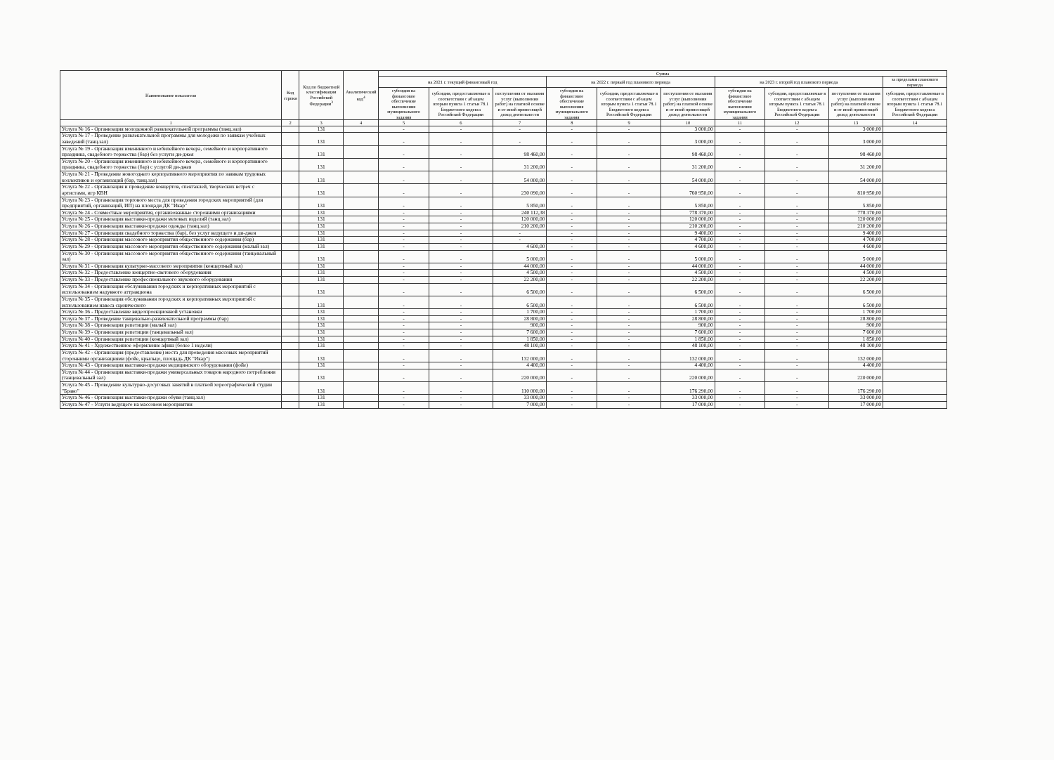| Наименование показателя | Код строки | Код по бюджетной классификации Российской Федерации<sup>3</sup> | Аналитический код<sup>4</sup> | Сумма | | | | | | | | | |
| --- | --- | --- | --- | --- | --- | --- | --- | --- | --- | --- | --- | --- | --- |
| | | | | на 2021 г. текущий финансовый год | | | на 2022 г. первый год планового периода | | | на 2023 г. второй год планового периода | | | за пределами планового периода |
| | | | | субсидия на финансовое обеспечение выполнения муниципального задания | субсидии, предоставляемые в соответствии с абзацем вторым пункта 1 статьи 78.1 Бюджетного кодекса Российской Федерации | поступления от оказания услуг (выполнения работ) на платной основе и от иной приносящей доход деятельности | субсидия на финансовое обеспечение выполнения муниципального задания | субсидии, предоставляемые в соответствии с абзацем вторым пункта 1 статьи 78.1 Бюджетного кодекса Российской Федерации | поступления от оказания услуг (выполнения работ) на платной основе и от иной приносящей доход деятельности | субсидия на финансовое обеспечение выполнения муниципального задания | субсидии, предоставляемые в соответствии с абзацем вторым пункта 1 статьи 78.1 Бюджетного кодекса Российской Федерации | поступления от оказания услуг (выполнения работ) на платной основе и от иной приносящей доход деятельности | субсидии, предоставляемые в соответствии с абзацем вторым пункта 1 статьи 78.1 Бюджетного кодекса Российской Федерации |
| 1 | 2 | 3 | 4 | 5 | 6 | 7 | 8 | 9 | 10 | 11 | 12 | 13 | 14 |
| Услуга № 16 - Организация молодежной развлекательной программы (танц.зал) | | 131 | | - | - | - | - | - | 3 000,00 | - | - | 3 000,00 | |
| Услуга № 17 - Проведение развлекательной программы для молодежи по заявкам учебных заведений (танц.зал) | | 131 | | - | - | - | - | - | 3 000,00 | - | - | 3 000,00 | |
| Услуга № 19 - Организация именинного и юбилейного вечера, семейного и корпоративного праздника, свадебного торжества (бар) без услуги ди-джея | | 131 | | - | - | 98 460,00 | - | - | 98 460,00 | - | - | 98 460,00 | |
| Услуга № 20 - Организация именинного и юбилейного вечера, семейного и корпоративного праздника, свадебного торжества (бар) с услугой ди-джея | | 131 | | - | - | 31 200,00 | - | - | 31 200,00 | - | - | 31 200,00 | |
| Услуга № 21 - Проведение новогоднего корпоративного мероприятия по заявкам трудовых коллективов и организаций (бар, танц.зал) | | 131 | | - | - | 54 000,00 | - | - | 54 000,00 | - | - | 54 000,00 | |
| Услуга № 22 - Организация и проведение концертов, спектаклей, творческих встреч с артистами, игр КВН | | 131 | | - | - | 230 090,00 | - | - | 760 950,00 | - | - | 810 950,00 | |
| Услуга № 23 - Организация торгового места для проведения городских мероприятий (для предприятий, организаций, ИП) на площади ДК "Икар" | | 131 | | - | - | 5 850,00 | - | - | 5 850,00 | - | - | 5 850,00 | |
| Услуга № 24 - Совместные мероприятия, организованные сторонними организациями | | 131 | | - | - | 240 112,38 | - | - | 778 370,00 | - | - | 778 370,00 | |
| Услуга № 25 - Организация выставки-продажи меховых изделий (танц.зал) | | 131 | | - | - | 120 000,00 | - | - | 120 000,00 | - | - | 120 000,00 | |
| Услуга № 26 - Организация выставки-продажи одежды (танц.зал) | | 131 | | - | - | 210 200,00 | - | - | 210 200,00 | - | - | 210 200,00 | |
| Услуга № 27 - Организация свадебного торжества (бар), без услуг ведущего и ди-джея | | 131 | | - | - | - | - | - | 9 400,00 | - | - | 9 400,00 | |
| Услуга № 28 - Организация массового мероприятия общественного содержания (бар) | | 131 | | - | - | - | - | - | 4 700,00 | - | - | 4 700,00 | |
| Услуга № 29 - Организация массового мероприятия общественного содержания (малый зал) | | 131 | | - | - | 4 600,00 | - | - | 4 600,00 | - | - | 4 600,00 | |
| Услуга № 30 - Организация массового мероприятия общественного содержания (танцевальный зал) | | 131 | | - | - | 5 000,00 | - | - | 5 000,00 | - | - | 5 000,00 | |
| Услуга № 31 - Организация культурно-массового мероприятия (концертный зал) | | 131 | | - | - | 44 000,00 | - | - | 44 000,00 | - | - | 44 000,00 | |
| Услуга № 32 - Предоставление концертно-светового оборудования | | 131 | | - | - | 4 500,00 | - | - | 4 500,00 | - | - | 4 500,00 | |
| Услуга № 33 - Предоставление профессионального звукового оборудования | | 131 | | - | - | 22 200,00 | - | - | 22 200,00 | - | - | 22 200,00 | |
| Услуга № 34 - Организация обслуживания городских и корпоративных мероприятий с использованием надувного аттракциона | | 131 | | - | - | 6 500,00 | - | - | 6 500,00 | - | - | 6 500,00 | |
| Услуга № 35 - Организация обслуживания городских и корпоративных мероприятий с использованием навеса сценического | | 131 | | - | - | 6 500,00 | - | - | 6 500,00 | - | - | 6 500,00 | |
| Услуга № 36 - Предоставление видеопроекционной установки | | 131 | | - | - | 1 700,00 | - | - | 1 700,00 | - | - | 1 700,00 | |
| Услуга № 37 - Проведение танцевально-развлекательной программы (бар) | | 131 | | - | - | 28 800,00 | - | - | 28 800,00 | - | - | 28 800,00 | |
| Услуга № 38 - Организация репетиции (малый зал) | | 131 | | - | - | 900,00 | - | - | 900,00 | - | - | 900,00 | |
| Услуга № 39 - Организация репетиции (танцевальный зал) | | 131 | | - | - | 7 600,00 | - | - | 7 600,00 | - | - | 7 600,00 | |
| Услуга № 40 - Организация репетиции (концертный зал) | | 131 | | - | - | 1 850,00 | - | - | 1 850,00 | - | - | 1 850,00 | |
| Услуга № 41 - Художественное оформление афиш (более 1 недели) | | 131 | | - | - | 48 100,00 | - | - | 48 100,00 | - | - | 48 100,00 | |
| Услуга № 42 - Организация (предоставление) места для проведения массовых мероприятий сторонними организациями (фойе, крыльцо, площадь ДК "Икар") | | 131 | | - | - | 132 000,00 | - | - | 132 000,00 | - | - | 132 000,00 | |
| Услуга № 43 - Организация выставки-продажи медицинского оборудования (фойе) | | 131 | | - | - | 4 400,00 | - | - | 4 400,00 | - | - | 4 400,00 | |
| Услуга № 44 - Организация выставки-продажи универсальных товаров народного потребления (танцевальный зал) | | 131 | | - | - | 220 000,00 | - | - | 220 000,00 | - | - | 220 000,00 | |
| Услуга № 45 - Проведение культурно-досуговых занятий в платной хореографической студии "Браво" | | 131 | | - | - | 110 000,00 | - | - | 176 290,00 | - | - | 176 290,00 | |
| Услуга № 46 - Организация выставки-продажи обуви (танц.зал) | | 131 | | - | - | 33 000,00 | - | - | 33 000,00 | - | - | 33 000,00 | |
| Услуга № 47 - Услуги ведущего на массовом мероприятии | | 131 | | - | - | 7 000,00 | - | - | 17 000,00 | - | - | 17 000,00 | |